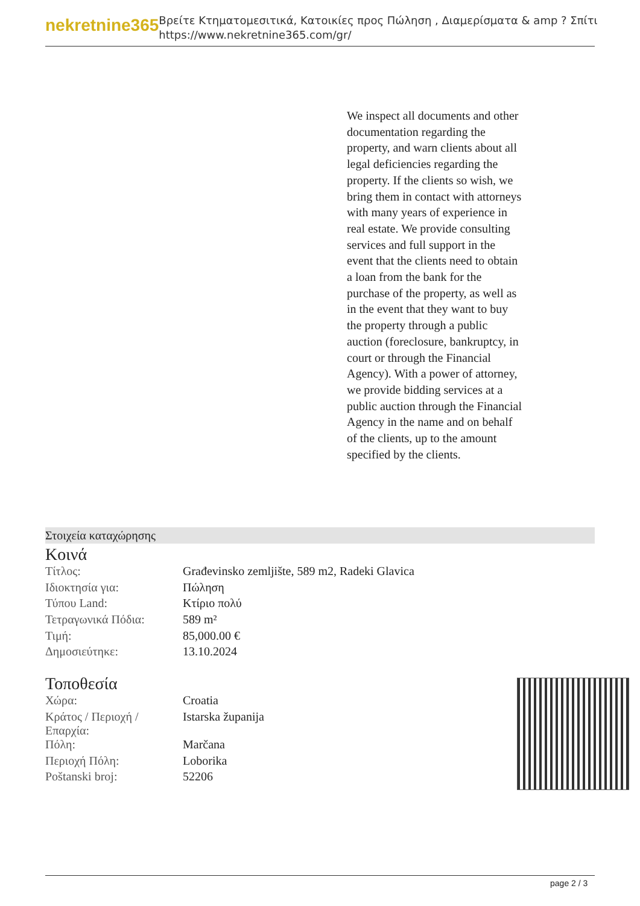nekretnine365
Βρείτε Κτηματομεσιτικά, Κατοικίες προς Πώληση , Διαμερίσματα & amp ? Σπίτι
https://www.nekretnine365.com/gr/
We inspect all documents and other documentation regarding the property, and warn clients about all legal deficiencies regarding the property. If the clients so wish, we bring them in contact with attorneys with many years of experience in real estate. We provide consulting services and full support in the event that the clients need to obtain a loan from the bank for the purchase of the property, as well as in the event that they want to buy the property through a public auction (foreclosure, bankruptcy, in court or through the Financial Agency). With a power of attorney, we provide bidding services at a public auction through the Financial Agency in the name and on behalf of the clients, up to the amount specified by the clients.
Στοιχεία καταχώρησης
Κοινά
| Τίτλος: | Građevinsko zemljište, 589 m2, Radeki Glavica |
| Ιδιοκτησία για: | Πώληση |
| Τύπου Land: | Κτίριο πολύ |
| Τετραγωνικά Πόδια: | 589 m² |
| Τιμή: | 85,000.00 € |
| Δημοσιεύτηκε: | 13.10.2024 |
Τοποθεσία
| Χώρα: | Croatia |
| Κράτος / Περιοχή / Επαρχία: | Istarska županija |
| Πόλη: | Marčana |
| Περιοχή Πόλη: | Loborika |
| Poštanski broj: | 52206 |
page 2 / 3